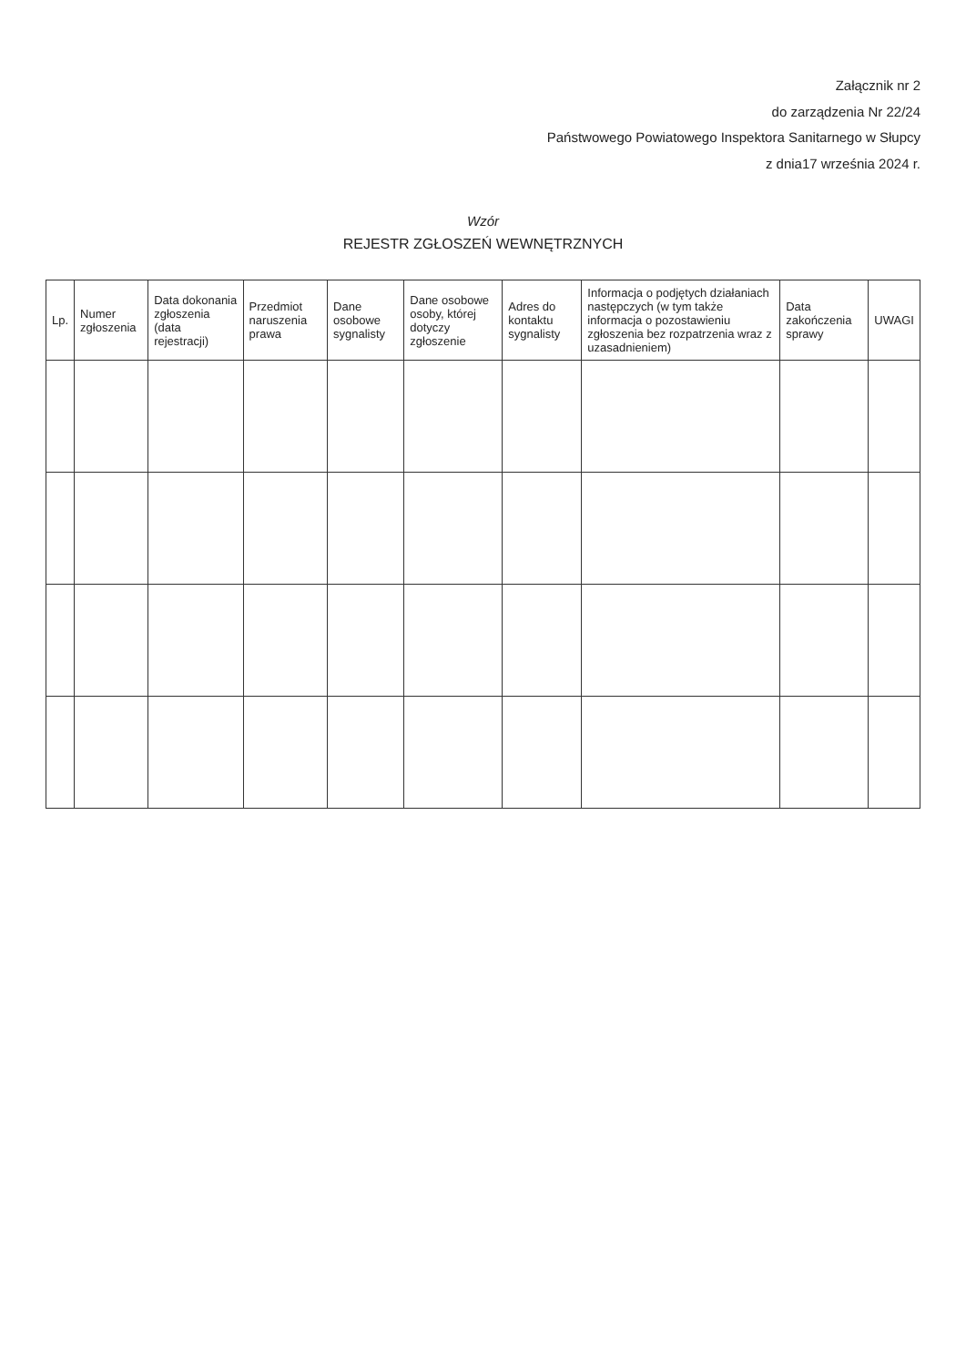Załącznik nr 2
do zarządzenia Nr 22/24
Państwowego Powiatowego Inspektora Sanitarnego w Słupcy
z dnia17 września 2024 r.
Wzór
REJESTR ZGŁOSZEŃ WEWNĘTRZNYCH
| Lp. | Numer zgłoszenia | Data dokonania zgłoszenia (data rejestracji) | Przedmiot naruszenia prawa | Dane osobowe sygnalisty | Dane osobowe osoby, której dotyczy zgłoszenie | Adres do kontaktu sygnalisty | Informacja o podjętych działaniach następczych (w tym także informacja o pozostawieniu zgłoszenia bez rozpatrzenia wraz z uzasadnieniem) | Data zakończenia sprawy | UWAGI |
| --- | --- | --- | --- | --- | --- | --- | --- | --- | --- |